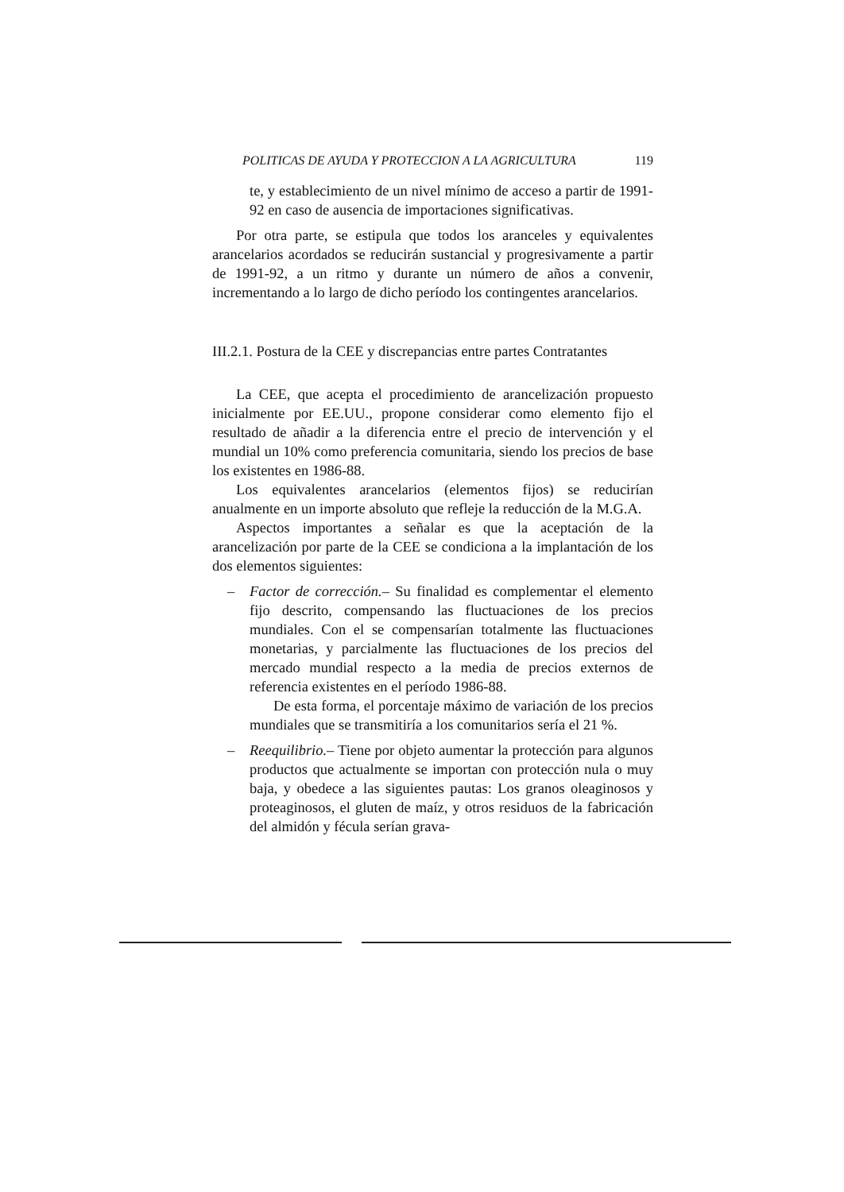POLITICAS DE AYUDA Y PROTECCION A LA AGRICULTURA 119
te, y establecimiento de un nivel mínimo de acceso a partir de 1991-92 en caso de ausencia de importaciones significativas.
Por otra parte, se estipula que todos los aranceles y equivalentes arancelarios acordados se reducirán sustancial y progresivamente a partir de 1991-92, a un ritmo y durante un número de años a convenir, incrementando a lo largo de dicho período los contingentes arancelarios.
III.2.1. Postura de la CEE y discrepancias entre partes Contratantes
La CEE, que acepta el procedimiento de arancelización propuesto inicialmente por EE.UU., propone considerar como elemento fijo el resultado de añadir a la diferencia entre el precio de intervención y el mundial un 10% como preferencia comunitaria, siendo los precios de base los existentes en 1986-88.
Los equivalentes arancelarios (elementos fijos) se reducirían anualmente en un importe absoluto que refleje la reducción de la M.G.A.
Aspectos importantes a señalar es que la aceptación de la arancelización por parte de la CEE se condiciona a la implantación de los dos elementos siguientes:
– Factor de corrección.– Su finalidad es complementar el elemento fijo descrito, compensando las fluctuaciones de los precios mundiales. Con el se compensarían totalmente las fluctuaciones monetarias, y parcialmente las fluctuaciones de los precios del mercado mundial respecto a la media de precios externos de referencia existentes en el período 1986-88.
De esta forma, el porcentaje máximo de variación de los precios mundiales que se transmitiría a los comunitarios sería el 21 %.
– Reequilibrio.– Tiene por objeto aumentar la protección para algunos productos que actualmente se importan con protección nula o muy baja, y obedece a las siguientes pautas: Los granos oleaginosos y proteaginosos, el gluten de maíz, y otros residuos de la fabricación del almidón y fécula serían grava-